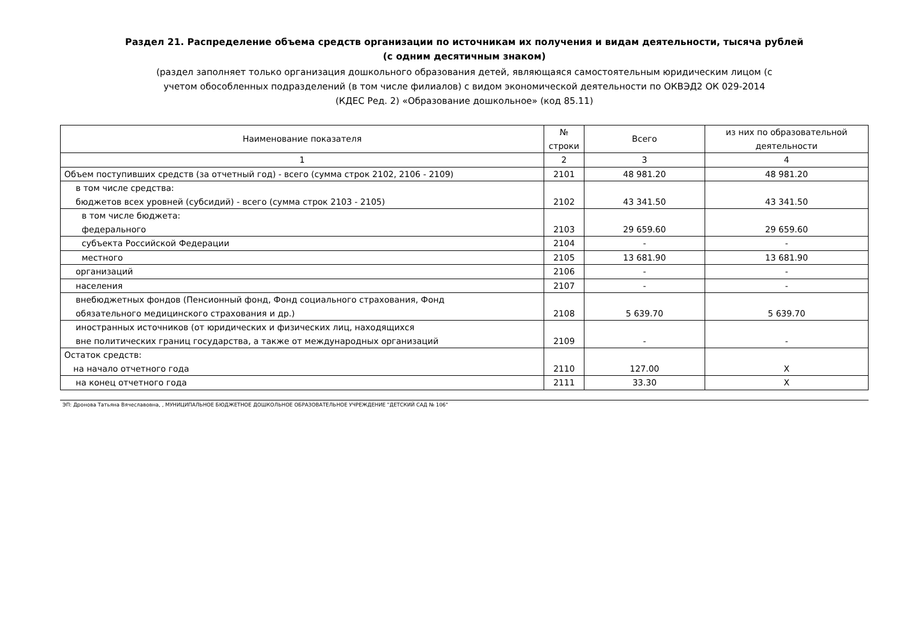Раздел 21. Распределение объема средств организации по источникам их получения и видам деятельности, тысяча рублей
(с одним десятичным знаком)
(раздел заполняет только организация дошкольного образования детей, являющаяся самостоятельным юридическим лицом (с
учетом обособленных подразделений (в том числе филиалов) с видом экономической деятельности по ОКВЭД2 ОК 029-2014
(КДЕС Ред. 2) «Образование дошкольное» (код 85.11)
| Наименование показателя | № строки | Всего | из них по образовательной деятельности |
| --- | --- | --- | --- |
| 1 | 2 | 3 | 4 |
| Объем поступивших средств (за отчетный год) - всего (сумма строк 2102, 2106 - 2109) | 2101 | 48 981.20 | 48 981.20 |
| в том числе средства: бюджетов всех уровней (субсидий) - всего (сумма строк 2103 - 2105) | 2102 | 43 341.50 | 43 341.50 |
| в том числе бюджета: федерального | 2103 | 29 659.60 | 29 659.60 |
| субъекта Российской Федерации | 2104 | - | - |
| местного | 2105 | 13 681.90 | 13 681.90 |
| организаций | 2106 | - | - |
| населения | 2107 | - | - |
| внебюджетных фондов (Пенсионный фонд, Фонд социального страхования, Фонд обязательного медицинского страхования и др.) | 2108 | 5 639.70 | 5 639.70 |
| иностранных источников (от юридических и физических лиц, находящихся вне политических границ государства, а также от международных организаций | 2109 | - | - |
| Остаток средств: на начало отчетного года | 2110 | 127.00 | X |
| на конец отчетного года | 2111 | 33.30 | X |
ЭП: Дронова Татьяна Вячеславовна, , МУНИЦИПАЛЬНОЕ БЮДЖЕТНОЕ ДОШКОЛЬНОЕ ОБРАЗОВАТЕЛЬНОЕ УЧРЕЖДЕНИЕ "ДЕТСКИЙ САД № 106"